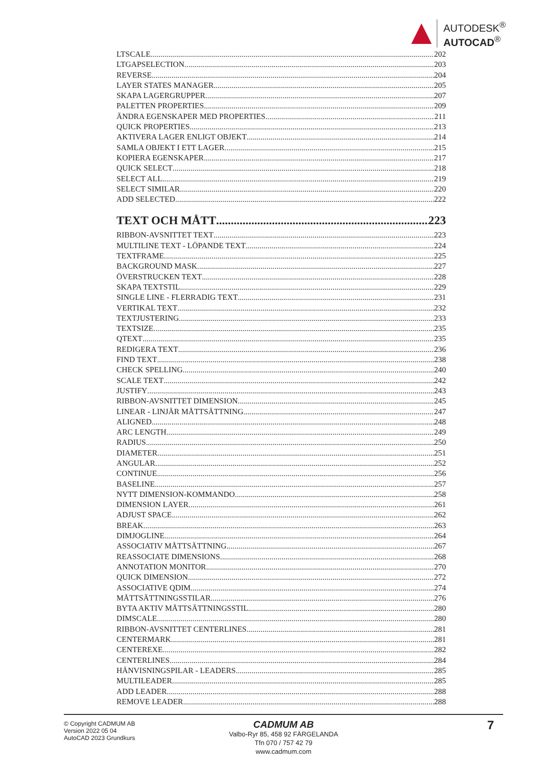AUTODESK<sup>®</sup>
AUTOCAD<sup>®</sup>
LTSCALE 202
LTGAPSELECTION 203
REVERSE 204
LAYER STATES MANAGER 205
SKAPA LAGERGRUPPER 207
PALETTEN PROPERTIES 209
ÄNDRA EGENSKAPER MED PROPERTIES 211
QUICK PROPERTIES 213
AKTIVERA LAGER ENLIGT OBJEKT 214
SAMLA OBJEKT I ETT LAGER 215
KOPIERA EGENSKAPER 217
QUICK SELECT 218
SELECT ALL 219
SELECT SIMILAR 220
ADD SELECTED 222
TEXT OCH MÅTT 223
RIBBON-AVSNITTET TEXT 223
MULTILINE TEXT - LÖPANDE TEXT 224
TEXTFRAME 225
BACKGROUND MASK 227
ÖVERSTRUCKEN TEXT 228
SKAPA TEXTSTIL 229
SINGLE LINE - FLERRADIG TEXT 231
VERTIKAL TEXT 232
TEXTJUSTERING 233
TEXTSIZE 235
QTEXT 235
REDIGERA TEXT 236
FIND TEXT 238
CHECK SPELLING 240
SCALE TEXT 242
JUSTIFY 243
RIBBON-AVSNITTET DIMENSION 245
LINEAR - LINJÄR MÅTTSÄTTNING 247
ALIGNED 248
ARC LENGTH 249
RADIUS 250
DIAMETER 251
ANGULAR 252
CONTINUE 256
BASELINE 257
NYTT DIMENSION-KOMMANDO 258
DIMENSION LAYER 261
ADJUST SPACE 262
BREAK 263
DIMJOGLINE 264
ASSOCIATIV MÅTTSÄTTNING 267
REASSOCIATE DIMENSIONS 268
ANNOTATION MONITOR 270
QUICK DIMENSION 272
ASSOCIATIVE QDIM 274
MÅTTSÄTTNINGSSTILAR 276
BYTA AKTIV MÅTTSÄTTNINGSSTIL 280
DIMSCALE 280
RIBBON-AVSNITTET CENTERLINES 281
CENTERMARK 281
CENTEREXE 282
CENTERLINES 284
HÄNVISNINGSPILAR - LEADERS 285
MULTILEADER 285
ADD LEADER 288
REMOVE LEADER 288
© Copyright CADMUM AB
Version 2022 05 04
AutoCAD 2023 Grundkurs
CADMUM AB
Valbo-Ryr 85, 458 92 FÄRGELANDA
Tfn 070 / 757 42 79
www.cadmum.com
7